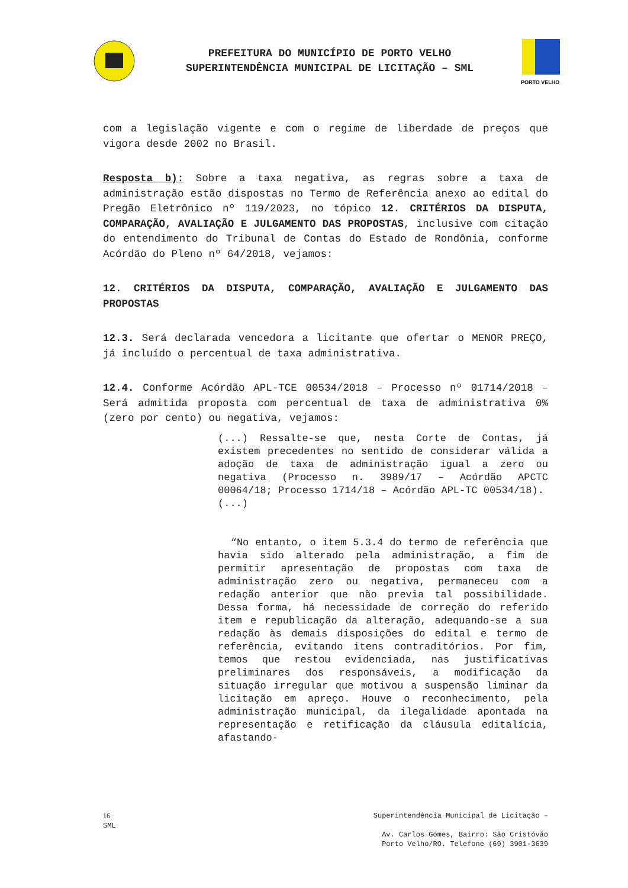PREFEITURA DO MUNICÍPIO DE PORTO VELHO
SUPERINTENDÊNCIA MUNICIPAL DE LICITAÇÃO – SML
PORTO VELHO
com a legislação vigente e com o regime de liberdade de preços que vigora desde 2002 no Brasil.
Resposta b): Sobre a taxa negativa, as regras sobre a taxa de administração estão dispostas no Termo de Referência anexo ao edital do Pregão Eletrônico nº 119/2023, no tópico 12. CRITÉRIOS DA DISPUTA, COMPARAÇÃO, AVALIAÇÃO E JULGAMENTO DAS PROPOSTAS, inclusive com citação do entendimento do Tribunal de Contas do Estado de Rondônia, conforme Acórdão do Pleno nº 64/2018, vejamos:
12. CRITÉRIOS DA DISPUTA, COMPARAÇÃO, AVALIAÇÃO E JULGAMENTO DAS PROPOSTAS
12.3. Será declarada vencedora a licitante que ofertar o MENOR PREÇO, já incluído o percentual de taxa administrativa.
12.4. Conforme Acórdão APL-TCE 00534/2018 – Processo nº 01714/2018 – Será admitida proposta com percentual de taxa de administrativa 0% (zero por cento) ou negativa, vejamos:
(...) Ressalte-se que, nesta Corte de Contas, já existem precedentes no sentido de considerar válida a adoção de taxa de administração igual a zero ou negativa (Processo n. 3989/17 – Acórdão APCTC 00064/18; Processo 1714/18 – Acórdão APL-TC 00534/18).
(...)
“No entanto, o item 5.3.4 do termo de referência que havia sido alterado pela administração, a fim de permitir apresentação de propostas com taxa de administração zero ou negativa, permaneceu com a redação anterior que não previa tal possibilidade. Dessa forma, há necessidade de correção do referido item e republicação da alteração, adequando-se a sua redação às demais disposições do edital e termo de referência, evitando itens contraditórios. Por fim, temos que restou evidenciada, nas justificativas preliminares dos responsáveis, a modificação da situação irregular que motivou a suspensão liminar da licitação em apreço. Houve o reconhecimento, pela administração municipal, da ilegalidade apontada na representação e retificação da cláusula editalícia, afastando-
16
SML
Superintendência Municipal de Licitação –
Av. Carlos Gomes, Bairro: São Cristóvão
Porto Velho/RO. Telefone (69) 3901-3639